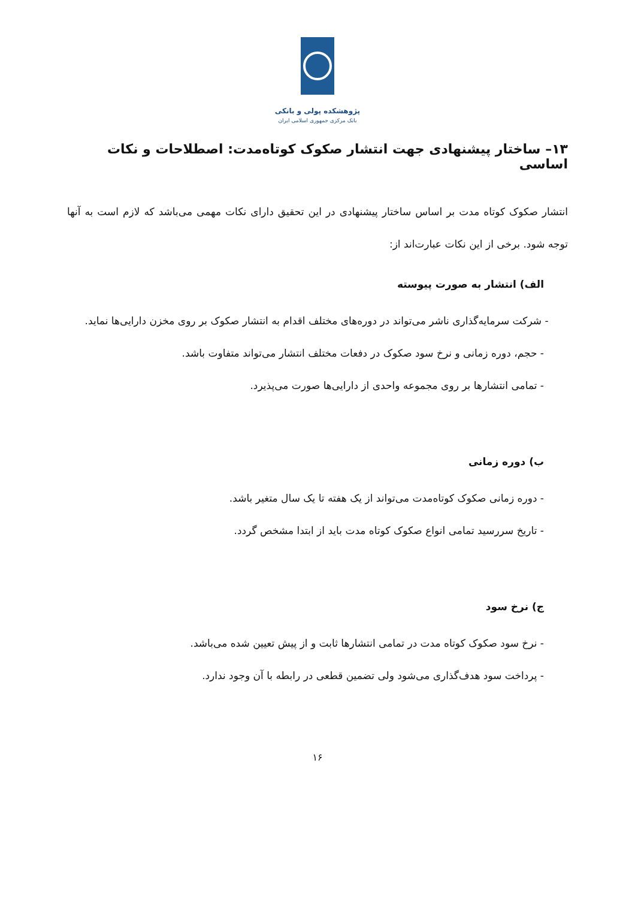پژوهشکده پولی و بانکی
بانک مرکزی جمهوری اسلامی ایران
۱۳– ساختار پیشنهادی جهت انتشار صکوک کوتاه‌مدت: اصطلاحات و نکات اساسی
انتشار صکوک کوتاه مدت بر اساس ساختار پیشنهادی در این تحقیق دارای نکات مهمی می‌باشد که لازم است به آنها توجه شود. برخی از این نکات عبارت‌اند از:
الف) انتشار به صورت پیوسته
- شرکت سرمایه‌گذاری ناشر می‌تواند در دوره‌های مختلف اقدام به انتشار صکوک بر روی مخزن دارایی‌ها نماید.
- حجم، دوره زمانی و نرخ سود صکوک در دفعات مختلف انتشار می‌تواند متفاوت باشد.
- تمامی انتشارها بر روی مجموعه واحدی از دارایی‌ها صورت می‌پذیرد.
ب) دوره زمانی
- دوره زمانی صکوک کوتاه‌مدت می‌تواند از یک هفته تا یک سال متغیر باشد.
- تاریخ سررسید تمامی انواع صکوک کوتاه مدت باید از ابتدا مشخص گردد.
ج) نرخ سود
- نرخ سود صکوک کوتاه مدت در تمامی انتشارها ثابت و از پیش تعیین شده می‌باشد.
- پرداخت سود هدف‌گذاری می‌شود ولی تضمین قطعی در رابطه با آن وجود ندارد.
۱۶